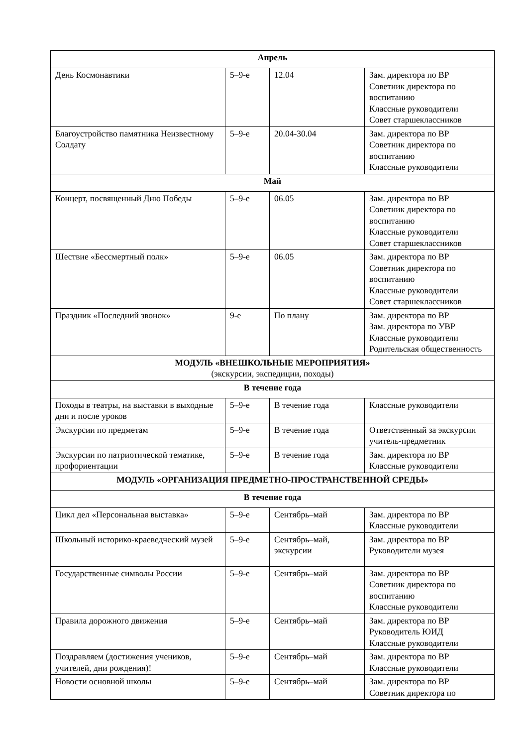| Апрель | | | |
| День Космонавтики | 5–9-е | 12.04 | Зам. директора по ВР Советник директора по воспитанию Классные руководители Совет старшеклассников |
| Благоустройство памятника Неизвестному Солдату | 5–9-е | 20.04-30.04 | Зам. директора по ВР Советник директора по воспитанию Классные руководители |
| Май | | | |
| Концерт, посвященный Дню Победы | 5–9-е | 06.05 | Зам. директора по ВР Советник директора по воспитанию Классные руководители Совет старшеклассников |
| Шествие «Бессмертный полк» | 5–9-е | 06.05 | Зам. директора по ВР Советник директора по воспитанию Классные руководители Совет старшеклассников |
| Праздник «Последний звонок» | 9-е | По плану | Зам. директора по ВР Зам. директора по УВР Классные руководители Родительская общественность |
| МОДУЛЬ «ВНЕШКОЛЬНЫЕ МЕРОПРИЯТИЯ» (экскурсии, экспедиции, походы) | | | |
| В течение года | | | |
| Походы в театры, на выставки в выходные дни и после уроков | 5–9-е | В течение года | Классные руководители |
| Экскурсии по предметам | 5–9-е | В течение года | Ответственный за экскурсии учитель-предметник |
| Экскурсии по патриотической тематике, профориентации | 5–9-е | В течение года | Зам. директора по ВР Классные руководители |
| МОДУЛЬ «ОРГАНИЗАЦИЯ ПРЕДМЕТНО-ПРОСТРАНСТВЕННОЙ СРЕДЫ» | | | |
| В течение года | | | |
| Цикл дел «Персональная выставка» | 5–9-е | Сентябрь–май | Зам. директора по ВР Классные руководители |
| Школьный историко-краеведческий музей | 5–9-е | Сентябрь–май, экскурсии | Зам. директора по ВР Руководители музея |
| Государственные символы России | 5–9-е | Сентябрь–май | Зам. директора по ВР Советник директора по воспитанию Классные руководители |
| Правила дорожного движения | 5–9-е | Сентябрь–май | Зам. директора по ВР Руководитель ЮИД Классные руководители |
| Поздравляем (достижения учеников, учителей, дни рождения)! | 5–9-е | Сентябрь–май | Зам. директора по ВР Классные руководители |
| Новости основной школы | 5–9-е | Сентябрь–май | Зам. директора по ВР Советник директора по |